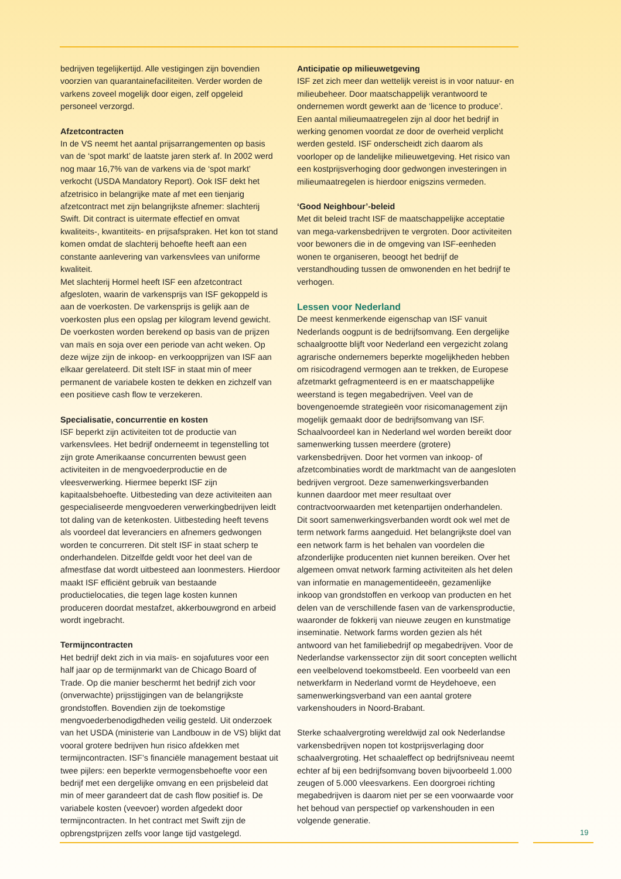bedrijven tegelijkertijd. Alle vestigingen zijn bovendien voorzien van quarantainefaciliteiten. Verder worden de varkens zoveel mogelijk door eigen, zelf opgeleid personeel verzorgd.
Afzetcontracten
In de VS neemt het aantal prijsarrangementen op basis van de ‘spot markt’ de laatste jaren sterk af. In 2002 werd nog maar 16,7% van de varkens via de ‘spot markt’ verkocht (USDA Mandatory Report). Ook ISF dekt het afzetrisico in belangrijke mate af met een tienjarig afzetcontract met zijn belangrijkste afnemer: slachterij Swift. Dit contract is uitermate effectief en omvat kwaliteits-, kwantiteits- en prijsafspraken. Het kon tot stand komen omdat de slachterij behoefte heeft aan een constante aanlevering van varkensvlees van uniforme kwaliteit.
Met slachterij Hormel heeft ISF een afzetcontract afgesloten, waarin de varkensprijs van ISF gekoppeld is aan de voerkosten. De varkensprijs is gelijk aan de voerkosten plus een opslag per kilogram levend gewicht. De voerkosten worden berekend op basis van de prijzen van maïs en soja over een periode van acht weken. Op deze wijze zijn de inkoop- en verkoopprijzen van ISF aan elkaar gerelateerd. Dit stelt ISF in staat min of meer permanent de variabele kosten te dekken en zichzelf van een positieve cash flow te verzekeren.
Specialisatie, concurrentie en kosten
ISF beperkt zijn activiteiten tot de productie van varkensvlees. Het bedrijf onderneemt in tegenstelling tot zijn grote Amerikaanse concurrenten bewust geen activiteiten in de mengvoederproductie en de vleesverwerking. Hiermee beperkt ISF zijn kapitaalsbehoefte. Uitbesteding van deze activiteiten aan gespecialiseerde mengvoederen verwerkingbedrijven leidt tot daling van de ketenkosten. Uitbesteding heeft tevens als voordeel dat leveranciers en afnemers gedwongen worden te concurreren. Dit stelt ISF in staat scherp te onderhandelen. Ditzelfde geldt voor het deel van de afmestfase dat wordt uitbesteed aan loonmesters. Hierdoor maakt ISF efficiënt gebruik van bestaande productielocaties, die tegen lage kosten kunnen produceren doordat mestafzet, akkerbouwgrond en arbeid wordt ingebracht.
Termijncontracten
Het bedrijf dekt zich in via maïs- en sojafutures voor een half jaar op de termijnmarkt van de Chicago Board of Trade. Op die manier beschermt het bedrijf zich voor (onverwachte) prijsstijgingen van de belangrijkste grondstoffen. Bovendien zijn de toekomstige mengvoederbenodigdheden veilig gesteld. Uit onderzoek van het USDA (ministerie van Landbouw in de VS) blijkt dat vooral grotere bedrijven hun risico afdekken met termijncontracten. ISF’s financiële management bestaat uit twee pijlers: een beperkte vermogensbehoefte voor een bedrijf met een dergelijke omvang en een prijsbeleid dat min of meer garandeert dat de cash flow positief is. De variabele kosten (veevoer) worden afgedekt door termijncontracten. In het contract met Swift zijn de opbrengstprijzen zelfs voor lange tijd vastgelegd.
Anticipatie op milieuwetgeving
ISF zet zich meer dan wettelijk vereist is in voor natuur- en milieubeheer. Door maatschappelijk verantwoord te ondernemen wordt gewerkt aan de ‘licence to produce’. Een aantal milieumaatregelen zijn al door het bedrijf in werking genomen voordat ze door de overheid verplicht werden gesteld. ISF onderscheidt zich daarom als voorloper op de landelijke milieuwetgeving. Het risico van een kostprijsverhoging door gedwongen investeringen in milieumaatregelen is hierdoor enigszins vermeden.
‘Good Neighbour’-beleid
Met dit beleid tracht ISF de maatschappelijke acceptatie van mega-varkensbedrijven te vergroten. Door activiteiten voor bewoners die in de omgeving van ISF-eenheden wonen te organiseren, beoogt het bedrijf de verstandhouding tussen de omwonenden en het bedrijf te verhogen.
Lessen voor Nederland
De meest kenmerkende eigenschap van ISF vanuit Nederlands oogpunt is de bedrijfsomvang. Een dergelijke schaalgrootte blijft voor Nederland een vergezicht zolang agrarische ondernemers beperkte mogelijkheden hebben om risicodragend vermogen aan te trekken, de Europese afzetmarkt gefragmenteerd is en er maatschappelijke weerstand is tegen megabedrijven. Veel van de bovengenoemde strategieën voor risicomanagement zijn mogelijk gemaakt door de bedrijfsomvang van ISF. Schaalvoordeel kan in Nederland wel worden bereikt door samenwerking tussen meerdere (grotere) varkensbedrijven. Door het vormen van inkoop- of afzetcombinaties wordt de marktmacht van de aangesloten bedrijven vergroot. Deze samenwerkingsverbanden kunnen daardoor met meer resultaat over contractvoorwaarden met ketenpartijen onderhandelen.
Dit soort samenwerkingsverbanden wordt ook wel met de term network farms aangeduid. Het belangrijkste doel van een network farm is het behalen van voordelen die afzonderlijke producenten niet kunnen bereiken. Over het algemeen omvat network farming activiteiten als het delen van informatie en managementideeën, gezamenlijke inkoop van grondstoffen en verkoop van producten en het delen van de verschillende fasen van de varkensproductie, waaronder de fokkerij van nieuwe zeugen en kunstmatige inseminatie. Network farms worden gezien als hét antwoord van het familiebedrijf op megabedrijven. Voor de Nederlandse varkenssector zijn dit soort concepten wellicht een veelbelovend toekomstbeeld. Een voorbeeld van een netwerkfarm in Nederland vormt de Heydehoeve, een samenwerkingsverband van een aantal grotere varkenshouders in Noord-Brabant.
Sterke schaalvergroting wereldwijd zal ook Nederlandse varkensbedrijven nopen tot kostprijsverlaging door schaalvergroting. Het schaaleffect op bedrijfsniveau neemt echter af bij een bedrijfsomvang boven bijvoorbeeld 1.000 zeugen of 5.000 vleesvarkens. Een doorgroei richting megabedrijven is daarom niet per se een voorwaarde voor het behoud van perspectief op varkenshouden in een volgende generatie.
19